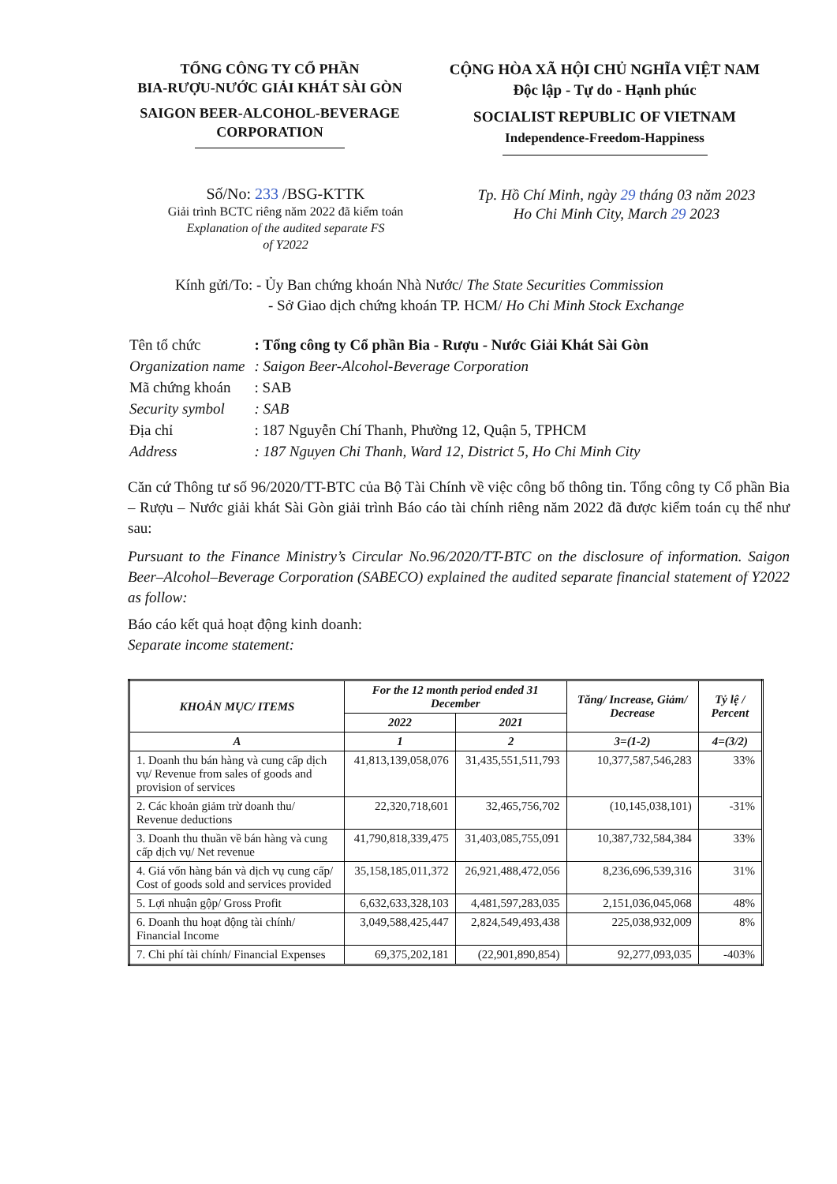TỔNG CÔNG TY CỔ PHẦN
BIA-RƯỢU-NƯỚC GIẢI KHÁT SÀI GÒN
SAIGON BEER-ALCOHOL-BEVERAGE
CORPORATION
CỘNG HÒA XÃ HỘI CHỦ NGHĨA VIỆT NAM
Độc lập - Tự do - Hạnh phúc
SOCIALIST REPUBLIC OF VIETNAM
Independence-Freedom-Happiness
Số/No: 233 /BSG-KTTK
Giải trình BCTC riêng năm 2022 đã kiểm toán
Explanation of the audited separate FS
of Y2022
Tp. Hồ Chí Minh, ngày 29 tháng 03 năm 2023
Ho Chi Minh City, March 29 2023
Kính gửi/To: - Ủy Ban chứng khoán Nhà Nước/ The State Securities Commission
- Sở Giao dịch chứng khoán TP. HCM/ Ho Chi Minh Stock Exchange
| Tên tổ chức | : Tổng công ty Cổ phần Bia - Rượu - Nước Giải Khát Sài Gòn |
| Organization name | : Saigon Beer-Alcohol-Beverage Corporation |
| Mã chứng khoán | : SAB |
| Security symbol | : SAB |
| Địa chỉ | : 187 Nguyễn Chí Thanh, Phường 12, Quận 5, TPHCM |
| Address | : 187 Nguyen Chi Thanh, Ward 12, District 5, Ho Chi Minh City |
Căn cứ Thông tư số 96/2020/TT-BTC của Bộ Tài Chính về việc công bố thông tin. Tổng công ty Cổ phần Bia – Rượu – Nước giải khát Sài Gòn giải trình Báo cáo tài chính riêng năm 2022 đã được kiểm toán cụ thể như sau:
Pursuant to the Finance Ministry’s Circular No.96/2020/TT-BTC on the disclosure of information. Saigon Beer–Alcohol–Beverage Corporation (SABECO) explained the audited separate financial statement of Y2022 as follow:
Báo cáo kết quả hoạt động kinh doanh:
Separate income statement:
| KHOẢN MỤC/ ITEMS | For the 12 month period ended 31 December | | Tăng/ Increase, Giảm/ Decrease | Tỷ lệ / Percent |
| --- | --- | --- | --- | --- |
| | 2022 | 2021 | | |
| A | 1 | 2 | 3=(1-2) | 4=(3/2) |
| 1. Doanh thu bán hàng và cung cấp dịch vụ/ Revenue from sales of goods and provision of services | 41,813,139,058,076 | 31,435,551,511,793 | 10,377,587,546,283 | 33% |
| 2. Các khoản giảm trừ doanh thu/ Revenue deductions | 22,320,718,601 | 32,465,756,702 | (10,145,038,101) | -31% |
| 3. Doanh thu thuần về bán hàng và cung cấp dịch vụ/ Net revenue | 41,790,818,339,475 | 31,403,085,755,091 | 10,387,732,584,384 | 33% |
| 4. Giá vốn hàng bán và dịch vụ cung cấp/ Cost of goods sold and services provided | 35,158,185,011,372 | 26,921,488,472,056 | 8,236,696,539,316 | 31% |
| 5. Lợi nhuận gộp/ Gross Profit | 6,632,633,328,103 | 4,481,597,283,035 | 2,151,036,045,068 | 48% |
| 6. Doanh thu hoạt động tài chính/ Financial Income | 3,049,588,425,447 | 2,824,549,493,438 | 225,038,932,009 | 8% |
| 7. Chi phí tài chính/ Financial Expenses | 69,375,202,181 | (22,901,890,854) | 92,277,093,035 | -403% |